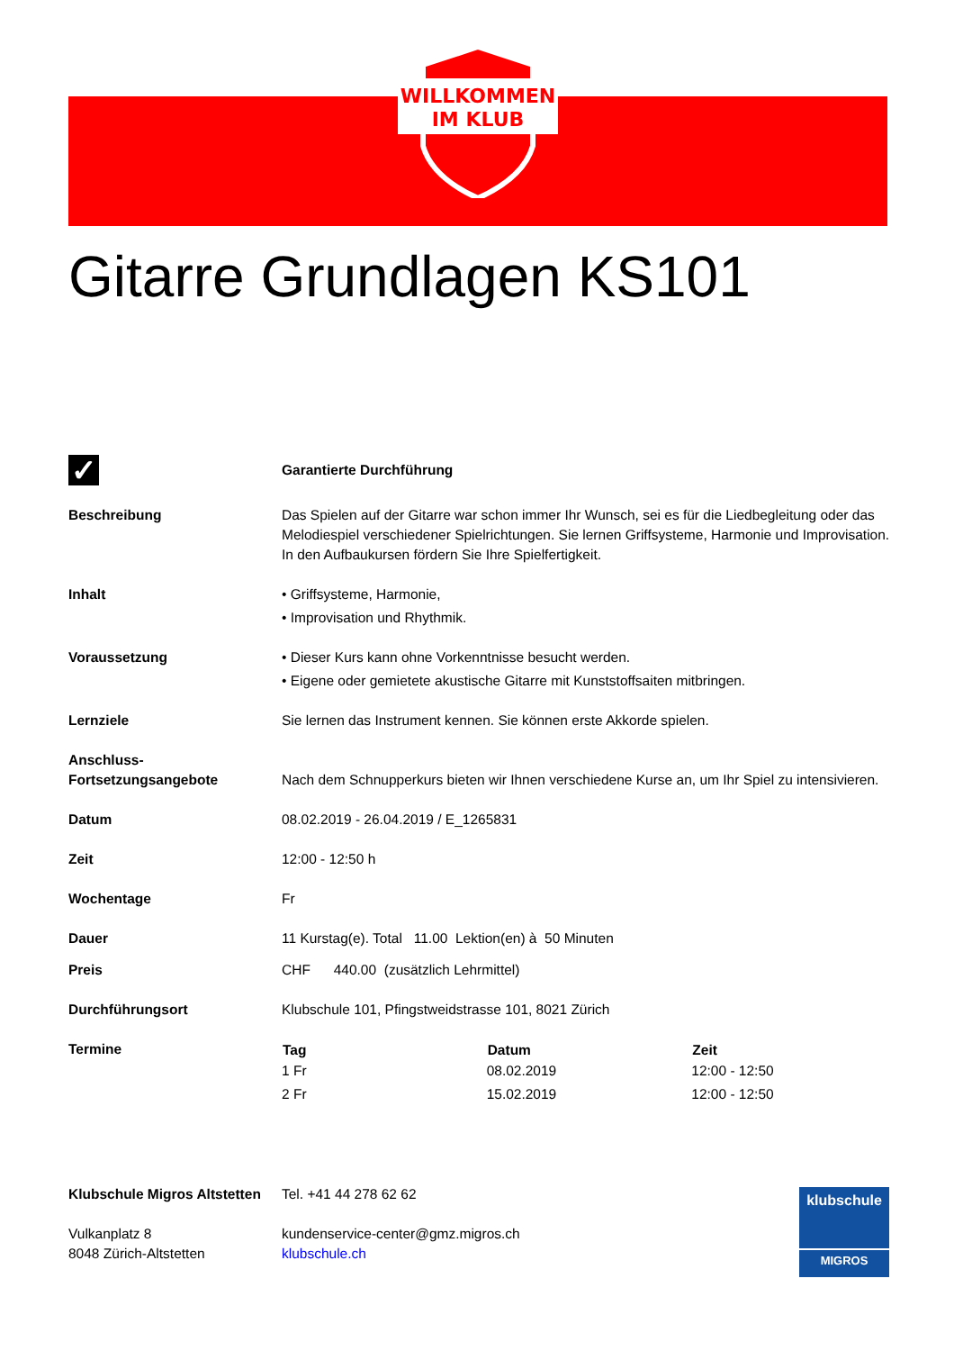WILLKOMMEN
IM KLUB
Gitarre Grundlagen KS101
| ✓ | Garantierte Durchführung |
| Beschreibung | Das Spielen auf der Gitarre war schon immer Ihr Wunsch, sei es für die Liedbegleitung oder das Melodiespiel verschiedener Spielrichtungen. Sie lernen Griffsysteme, Harmonie und Improvisation. In den Aufbaukursen fördern Sie Ihre Spielfertigkeit. |
| Inhalt | • Griffsysteme, Harmonie, • Improvisation und Rhythmik. |
| Voraussetzung | • Dieser Kurs kann ohne Vorkenntnisse besucht werden. • Eigene oder gemietete akustische Gitarre mit Kunststoffsaiten mitbringen. |
| Lernziele | Sie lernen das Instrument kennen. Sie können erste Akkorde spielen. |
| Anschluss- Fortsetzungsangebote | Nach dem Schnupperkurs bieten wir Ihnen verschiedene Kurse an, um Ihr Spiel zu intensivieren. |
| Datum | 08.02.2019 - 26.04.2019 / E_1265831 |
| Zeit | 12:00 - 12:50 h |
| Wochentage | Fr |
| Dauer | 11 Kurstag(e). Total 11.00 Lektion(en) à 50 Minuten |
| Preis | CHF 440.00 (zusätzlich Lehrmittel) |
| Durchführungsort | Klubschule 101, Pfingstweidstrasse 101, 8021 Zürich |
| Termine | / Tag / Datum / Zeit / / --- / --- / --- / / 1 Fr / 08.02.2019 / 12:00 - 12:50 / / 2 Fr / 15.02.2019 / 12:00 - 12:50 / |
| Klubschule Migros Altstetten Vulkanplatz 8 8048 Zürich-Altstetten | Tel. +41 44 278 62 62 kundenservice-center@gmz.migros.ch klubschule.ch |
klubschule
MIGROS